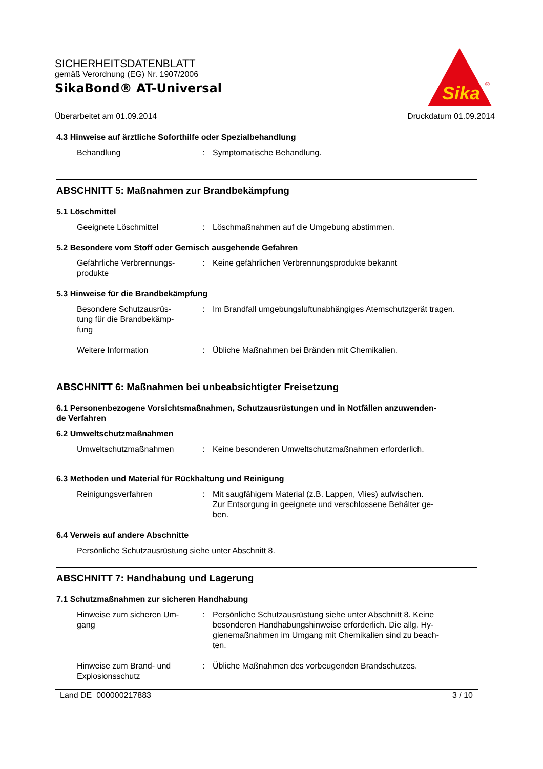SICHERHEITSDATENBLATT
gemäß Verordnung (EG) Nr. 1907/2006
SikaBond® AT-Universal
Sika
®
Überarbeitet am 01.09.2014 Druckdatum 01.09.2014
4.3 Hinweise auf ärztliche Soforthilfe oder Spezialbehandlung
Behandlung : Symptomatische Behandlung.
ABSCHNITT 5: Maßnahmen zur Brandbekämpfung
5.1 Löschmittel
Geeignete Löschmittel : Löschmaßnahmen auf die Umgebung abstimmen.
5.2 Besondere vom Stoff oder Gemisch ausgehende Gefahren
Gefährliche Verbrennungs-
produkte
: Keine gefährlichen Verbrennungsprodukte bekannt
5.3 Hinweise für die Brandbekämpfung
Besondere Schutzausrüs-
tung für die Brandbekämp-
fung
: Im Brandfall umgebungsluftunabhängiges Atemschutzgerät tragen.
Weitere Information : Übliche Maßnahmen bei Bränden mit Chemikalien.
ABSCHNITT 6: Maßnahmen bei unbeabsichtigter Freisetzung
6.1 Personenbezogene Vorsichtsmaßnahmen, Schutzausrüstungen und in Notfällen anzuwenden-
de Verfahren
6.2 Umweltschutzmaßnahmen
Umweltschutzmaßnahmen : Keine besonderen Umweltschutzmaßnahmen erforderlich.
6.3 Methoden und Material für Rückhaltung und Reinigung
Reinigungsverfahren : Mit saugfähigem Material (z.B. Lappen, Vlies) aufwischen.
Zur Entsorgung in geeignete und verschlossene Behälter ge-
ben.
6.4 Verweis auf andere Abschnitte
Persönliche Schutzausrüstung siehe unter Abschnitt 8.
ABSCHNITT 7: Handhabung und Lagerung
7.1 Schutzmaßnahmen zur sicheren Handhabung
Hinweise zum sicheren Um-
gang
: Persönliche Schutzausrüstung siehe unter Abschnitt 8. Keine besonderen Handhabungshinweise erforderlich. Die allg. Hy-
gienemaßnahmen im Umgang mit Chemikalien sind zu beach-
ten.
Hinweise zum Brand- und
Explosionsschutz
: Übliche Maßnahmen des vorbeugenden Brandschutzes.
Land DE 000000217883 3 / 10